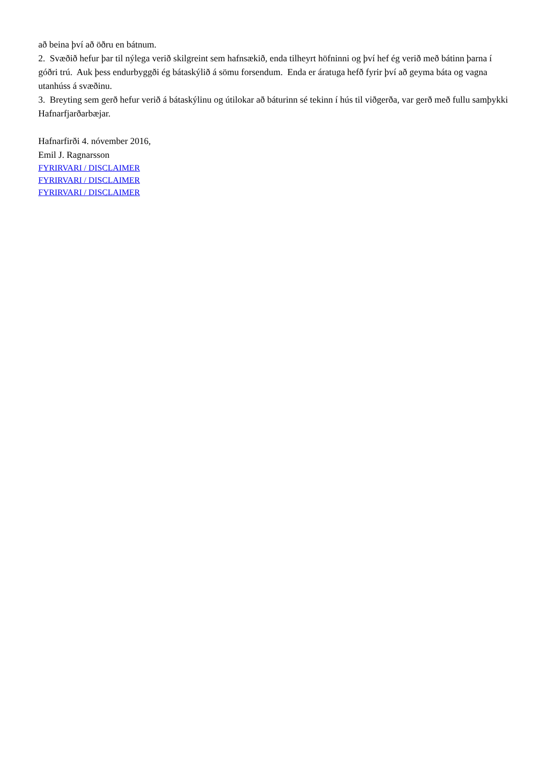að beina því að öðru en bátnum.
2. Svæðið hefur þar til nýlega verið skilgreint sem hafnsækið, enda tilheyrt höfninni og því hef ég verið með bátinn þarna í góðri trú. Auk þess endurbyggði ég bátaskýlið á sömu forsendum. Enda er áratuga hefð fyrir því að geyma báta og vagna utanhúss á svæðinu.
3. Breyting sem gerð hefur verið á bátaskýlinu og útilokar að báturinn sé tekinn í hús til viðgerða, var gerð með fullu samþykki Hafnarfjarðarbæjar.
Hafnarfirði 4. nóvember 2016,
Emil J. Ragnarsson
FYRIRVARI / DISCLAIMER
FYRIRVARI / DISCLAIMER
FYRIRVARI / DISCLAIMER